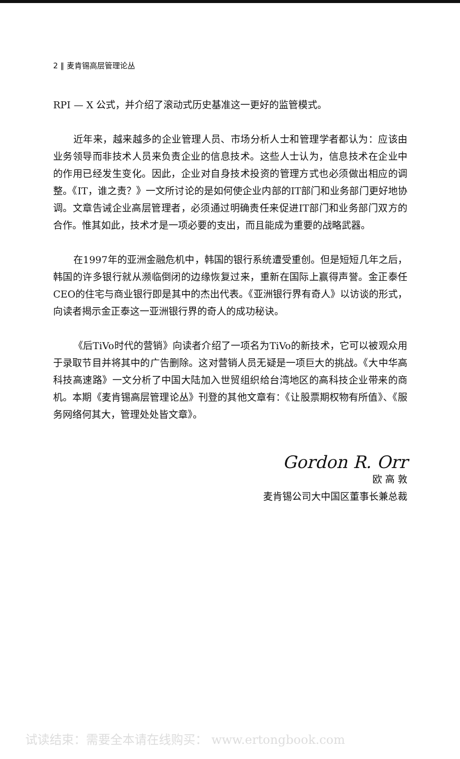2 ‖ 麦肯锡高层管理论丛
RPI — X 公式，并介绍了滚动式历史基准这一更好的监管模式。
近年来，越来越多的企业管理人员、市场分析人士和管理学者都认为：应该由业务领导而非技术人员来负责企业的信息技术。这些人士认为，信息技术在企业中的作用已经发生变化。因此，企业对自身技术投资的管理方式也必须做出相应的调整。《IT，谁之责？》一文所讨论的是如何使企业内部的IT部门和业务部门更好地协调。文章告诫企业高层管理者，必须通过明确责任来促进IT部门和业务部门双方的合作。惟其如此，技术才是一项必要的支出，而且能成为重要的战略武器。
在1997年的亚洲金融危机中，韩国的银行系统遭受重创。但是短短几年之后，韩国的许多银行就从濒临倒闭的边缘恢复过来，重新在国际上赢得声誉。金正泰任CEO的住宅与商业银行即是其中的杰出代表。《亚洲银行界有奇人》以访谈的形式，向读者揭示金正泰这一亚洲银行界的奇人的成功秘诀。
《后TiVo时代的营销》向读者介绍了一项名为TiVo的新技术，它可以被观众用于录取节目并将其中的广告删除。这对营销人员无疑是一项巨大的挑战。《大中华高科技高速路》一文分析了中国大陆加入世贸组织给台湾地区的高科技企业带来的商机。本期《麦肯锡高层管理论丛》刊登的其他文章有：《让股票期权物有所值》、《服务网络何其大，管理处处皆文章》。
Gordon R. Orr
欧 高 敦
麦肯锡公司大中国区董事长兼总裁
试读结束：需要全本请在线购买： www.ertongbook.com